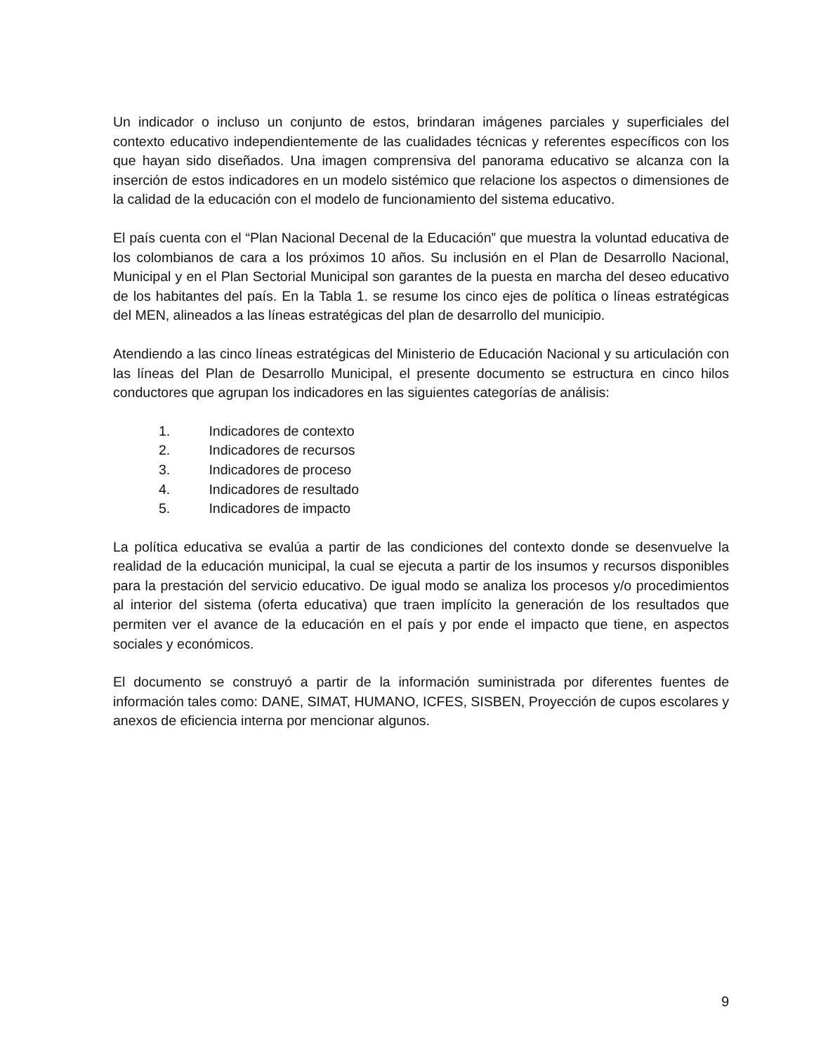Un indicador o incluso un conjunto de estos, brindaran imágenes parciales y superficiales del contexto educativo independientemente de las cualidades técnicas y referentes específicos con los que hayan sido diseñados. Una imagen comprensiva del panorama educativo se alcanza con la inserción de estos indicadores en un modelo sistémico que relacione los aspectos o dimensiones de la calidad de la educación con el modelo de funcionamiento del sistema educativo.
El país cuenta con el “Plan Nacional Decenal de la Educación” que muestra la voluntad educativa de los colombianos de cara a los próximos 10 años. Su inclusión en el Plan de Desarrollo Nacional, Municipal y en el Plan Sectorial Municipal son garantes de la puesta en marcha del deseo educativo de los habitantes del país. En la Tabla 1. se resume los cinco ejes de política o líneas estratégicas del MEN, alineados a las líneas estratégicas del plan de desarrollo del municipio.
Atendiendo a las cinco líneas estratégicas del Ministerio de Educación Nacional y su articulación con las líneas del Plan de Desarrollo Municipal, el presente documento se estructura en cinco hilos conductores que agrupan los indicadores en las siguientes categorías de análisis:
1. Indicadores de contexto
2. Indicadores de recursos
3. Indicadores de proceso
4. Indicadores de resultado
5. Indicadores de impacto
La política educativa se evalúa a partir de las condiciones del contexto donde se desenvuelve la realidad de la educación municipal, la cual se ejecuta a partir de los insumos y recursos disponibles para la prestación del servicio educativo. De igual modo se analiza los procesos y/o procedimientos al interior del sistema (oferta educativa) que traen implícito la generación de los resultados que permiten ver el avance de la educación en el país y por ende el impacto que tiene, en aspectos sociales y económicos.
El documento se construyó a partir de la información suministrada por diferentes fuentes de información tales como: DANE, SIMAT, HUMANO, ICFES, SISBEN, Proyección de cupos escolares y anexos de eficiencia interna por mencionar algunos.
9